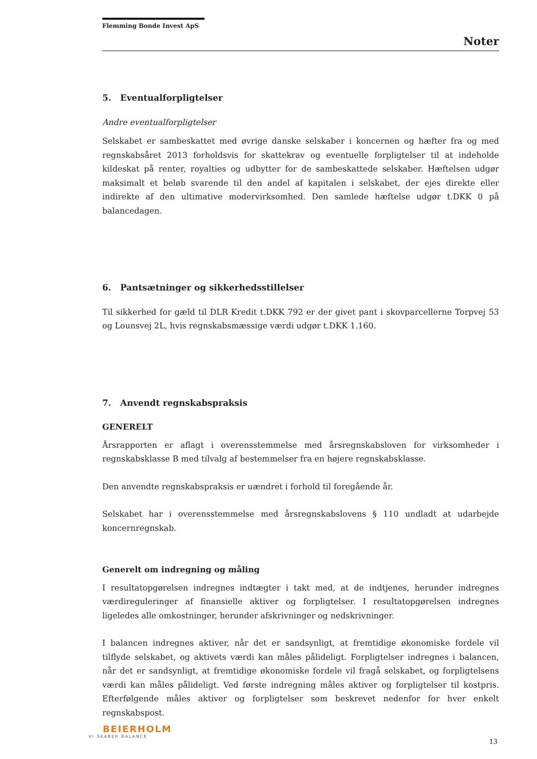Flemming Bonde Invest ApS
Noter
5. Eventualforpligtelser
Andre eventualforpligtelser
Selskabet er sambeskattet med øvrige danske selskaber i koncernen og hæfter fra og med regnskabsåret 2013 forholdsvis for skattekrav og eventuelle forpligtelser til at indeholde kildeskat på renter, royalties og udbytter for de sambeskattede selskaber. Hæftelsen udgør maksimalt et beløb svarende til den andel af kapitalen i selskabet, der ejes direkte eller indirekte af den ultimative modervirksomhed. Den samlede hæftelse udgør t.DKK 0 på balancedagen.
6. Pantsætninger og sikkerhedsstillelser
Til sikkerhed for gæld til DLR Kredit t.DKK 792 er der givet pant i skovparcellerne Torpvej 53 og Lounsvej 2L, hvis regnskabsmæssige værdi udgør t.DKK 1.160.
7. Anvendt regnskabspraksis
GENERELT
Årsrapporten er aflagt i overensstemmelse med årsregnskabsloven for virksomheder i regnskabsklasse B med tilvalg af bestemmelser fra en højere regnskabsklasse.
Den anvendte regnskabspraksis er uændret i forhold til foregående år.
Selskabet har i overensstemmelse med årsregnskabslovens § 110 undladt at udarbejde koncernregnskab.
Generelt om indregning og måling
I resultatopgørelsen indregnes indtægter i takt med, at de indtjenes, herunder indregnes værdireguleringer af finansielle aktiver og forpligtelser. I resultatopgørelsen indregnes ligeledes alle omkostninger, herunder afskrivninger og nedskrivninger.
I balancen indregnes aktiver, når det er sandsynligt, at fremtidige økonomiske fordele vil tilflyde selskabet, og aktivets værdi kan måles pålideligt. Forpligtelser indregnes i balancen, når det er sandsynligt, at fremtidige økonomiske fordele vil fragå selskabet, og forpligtelsens værdi kan måles pålideligt. Ved første indregning måles aktiver og forpligtelser til kostpris. Efterfølgende måles aktiver og forpligtelser som beskrevet nedenfor for hver enkelt regnskabspost.
BEIERHOLM
VI SKABER BALANCE
13